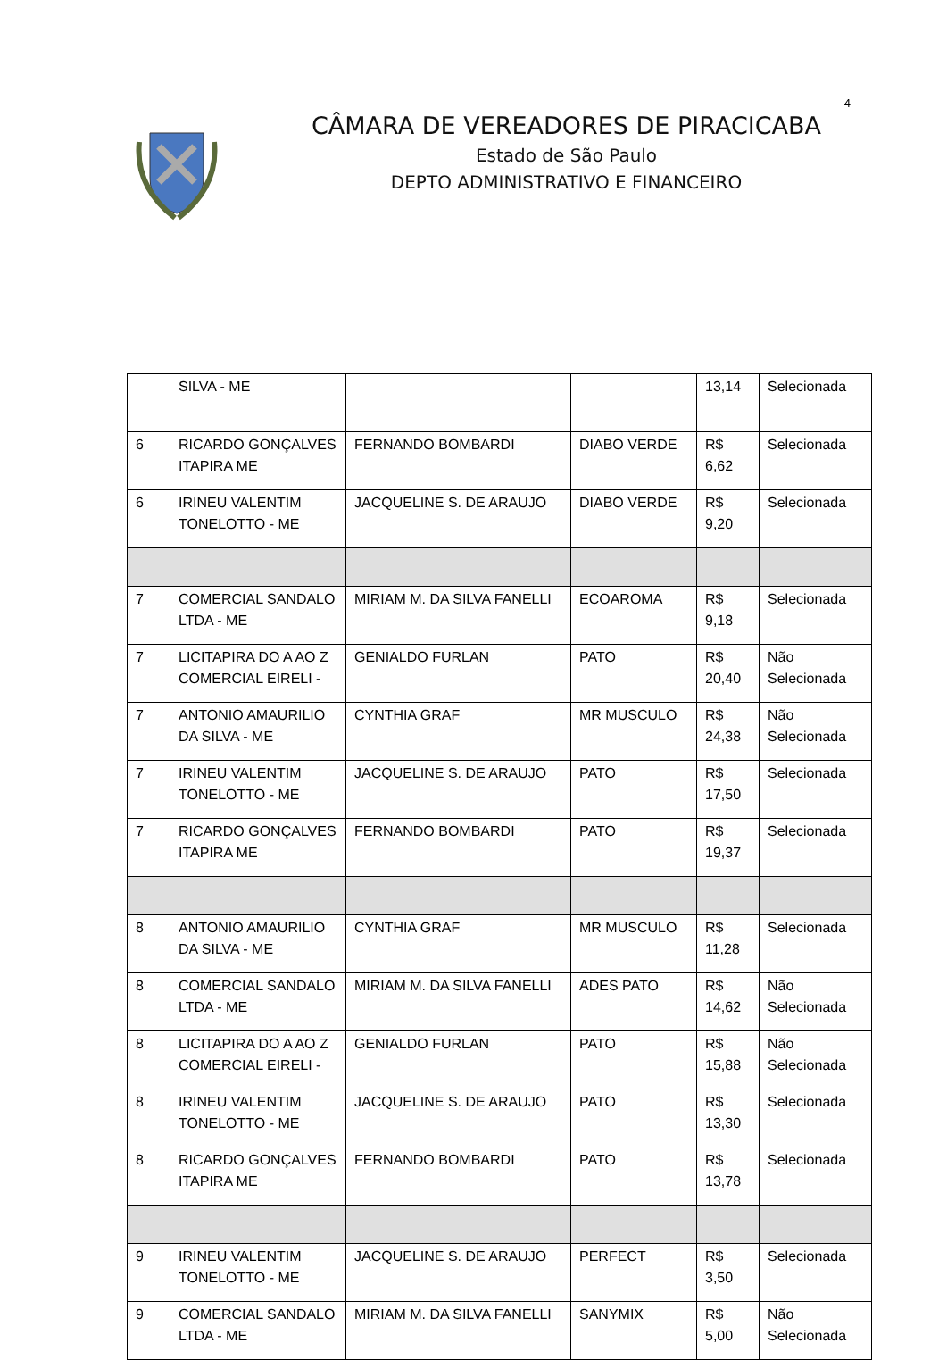4
CÂMARA DE VEREADORES DE PIRACICABA
Estado de São Paulo
DEPTO ADMINISTRATIVO E FINANCEIRO
| | SILVA - ME | | | 13,14 | Selecionada |
| 6 | RICARDO GONÇALVES ITAPIRA ME | FERNANDO BOMBARDI | DIABO VERDE | R$ 6,62 | Selecionada |
| 6 | IRINEU VALENTIM TONELOTTO - ME | JACQUELINE S. DE ARAUJO | DIABO VERDE | R$ 9,20 | Selecionada |
| 7 | COMERCIAL SANDALO LTDA - ME | MIRIAM M. DA SILVA FANELLI | ECOAROMA | R$ 9,18 | Selecionada |
| 7 | LICITAPIRA DO A AO Z COMERCIAL EIRELI - | GENIALDO FURLAN | PATO | R$ 20,40 | Não Selecionada |
| 7 | ANTONIO AMAURILIO DA SILVA - ME | CYNTHIA GRAF | MR MUSCULO | R$ 24,38 | Não Selecionada |
| 7 | IRINEU VALENTIM TONELOTTO - ME | JACQUELINE S. DE ARAUJO | PATO | R$ 17,50 | Selecionada |
| 7 | RICARDO GONÇALVES ITAPIRA ME | FERNANDO BOMBARDI | PATO | R$ 19,37 | Selecionada |
| 8 | ANTONIO AMAURILIO DA SILVA - ME | CYNTHIA GRAF | MR MUSCULO | R$ 11,28 | Selecionada |
| 8 | COMERCIAL SANDALO LTDA - ME | MIRIAM M. DA SILVA FANELLI | ADES PATO | R$ 14,62 | Não Selecionada |
| 8 | LICITAPIRA DO A AO Z COMERCIAL EIRELI - | GENIALDO FURLAN | PATO | R$ 15,88 | Não Selecionada |
| 8 | IRINEU VALENTIM TONELOTTO - ME | JACQUELINE S. DE ARAUJO | PATO | R$ 13,30 | Selecionada |
| 8 | RICARDO GONÇALVES ITAPIRA ME | FERNANDO BOMBARDI | PATO | R$ 13,78 | Selecionada |
| 9 | IRINEU VALENTIM TONELOTTO - ME | JACQUELINE S. DE ARAUJO | PERFECT | R$ 3,50 | Selecionada |
| 9 | COMERCIAL SANDALO LTDA - ME | MIRIAM M. DA SILVA FANELLI | SANYMIX | R$ 5,00 | Não Selecionada |